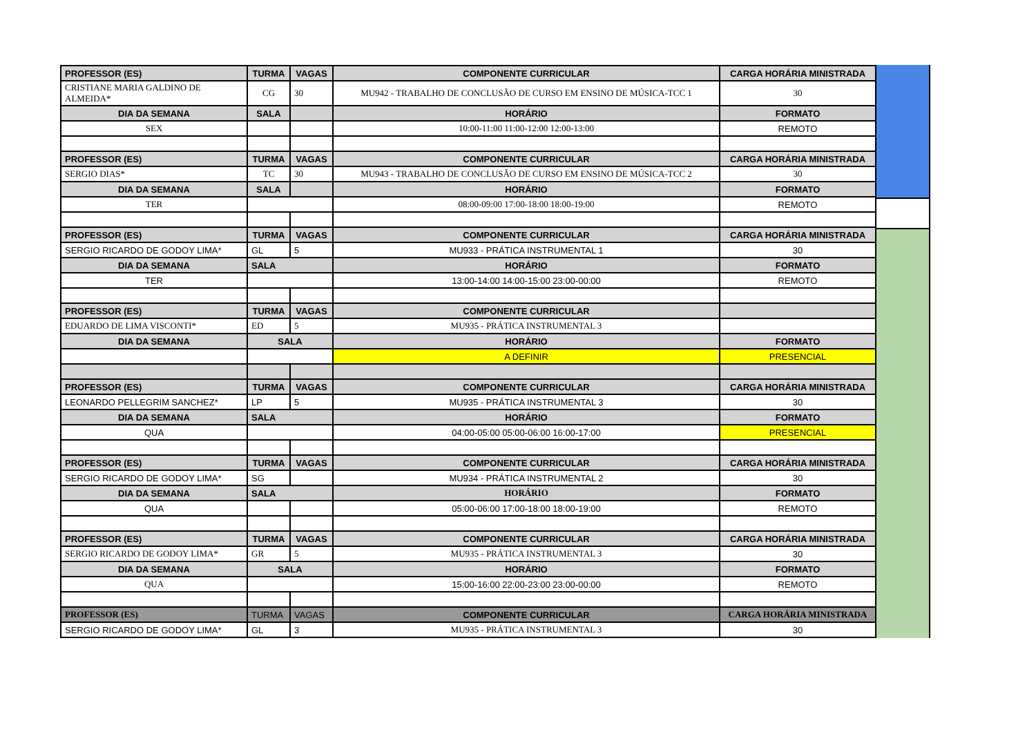| PROFESSOR (ES) | TURMA | VAGAS | COMPONENTE CURRICULAR | CARGA HORÁRIA MINISTRADA |
| --- | --- | --- | --- | --- |
| CRISTIANE MARIA GALDINO DE ALMEIDA* | CG | 30 | MU942 - TRABALHO DE CONCLUSÃO DE CURSO EM ENSINO DE MÚSICA-TCC 1 | 30 |
| DIA DA SEMANA | SALA | | HORÁRIO | FORMATO |
| SEX | | | 10:00-11:00 11:00-12:00 12:00-13:00 | REMOTO |
| PROFESSOR (ES) | TURMA | VAGAS | COMPONENTE CURRICULAR | CARGA HORÁRIA MINISTRADA |
| SERGIO DIAS* | TC | 30 | MU943 - TRABALHO DE CONCLUSÃO DE CURSO EM ENSINO DE MÚSICA-TCC 2 | 30 |
| DIA DA SEMANA | SALA | | HORÁRIO | FORMATO |
| TER | | | 08:00-09:00 17:00-18:00 18:00-19:00 | REMOTO |
| PROFESSOR (ES) | TURMA | VAGAS | COMPONENTE CURRICULAR | CARGA HORÁRIA MINISTRADA |
| SERGIO RICARDO DE GODOY LIMA* | GL | 5 | MU933 - PRÁTICA INSTRUMENTAL 1 | 30 |
| DIA DA SEMANA | SALA | | HORÁRIO | FORMATO |
| TER | | | 13:00-14:00 14:00-15:00 23:00-00:00 | REMOTO |
| PROFESSOR (ES) | TURMA | VAGAS | COMPONENTE CURRICULAR | |
| EDUARDO DE LIMA VISCONTI* | ED | 5 | MU935 - PRÁTICA INSTRUMENTAL 3 | |
| DIA DA SEMANA | SALA | | HORÁRIO | FORMATO |
| | | | A DEFINIR | PRESENCIAL |
| PROFESSOR (ES) | TURMA | VAGAS | COMPONENTE CURRICULAR | CARGA HORÁRIA MINISTRADA |
| LEONARDO PELLEGRIM SANCHEZ* | LP | 5 | MU935 - PRÁTICA INSTRUMENTAL 3 | 30 |
| DIA DA SEMANA | SALA | | HORÁRIO | FORMATO |
| QUA | | | 04:00-05:00 05:00-06:00 16:00-17:00 | PRESENCIAL |
| PROFESSOR (ES) | TURMA | VAGAS | COMPONENTE CURRICULAR | CARGA HORÁRIA MINISTRADA |
| SERGIO RICARDO DE GODOY LIMA* | SG | | MU934 - PRÁTICA INSTRUMENTAL 2 | 30 |
| DIA DA SEMANA | SALA | | HORÁRIO | FORMATO |
| QUA | | | 05:00-06:00 17:00-18:00 18:00-19:00 | REMOTO |
| PROFESSOR (ES) | TURMA | VAGAS | COMPONENTE CURRICULAR | CARGA HORÁRIA MINISTRADA |
| SERGIO RICARDO DE GODOY LIMA* | GR | 5 | MU935 - PRÁTICA INSTRUMENTAL 3 | 30 |
| DIA DA SEMANA | SALA | | HORÁRIO | FORMATO |
| QUA | | | 15:00-16:00 22:00-23:00 23:00-00:00 | REMOTO |
| PROFESSOR (ES) | TURMA | VAGAS | COMPONENTE CURRICULAR | CARGA HORÁRIA MINISTRADA |
| SERGIO RICARDO DE GODOY LIMA* | GL | 3 | MU935 - PRÁTICA INSTRUMENTAL 3 | 30 |